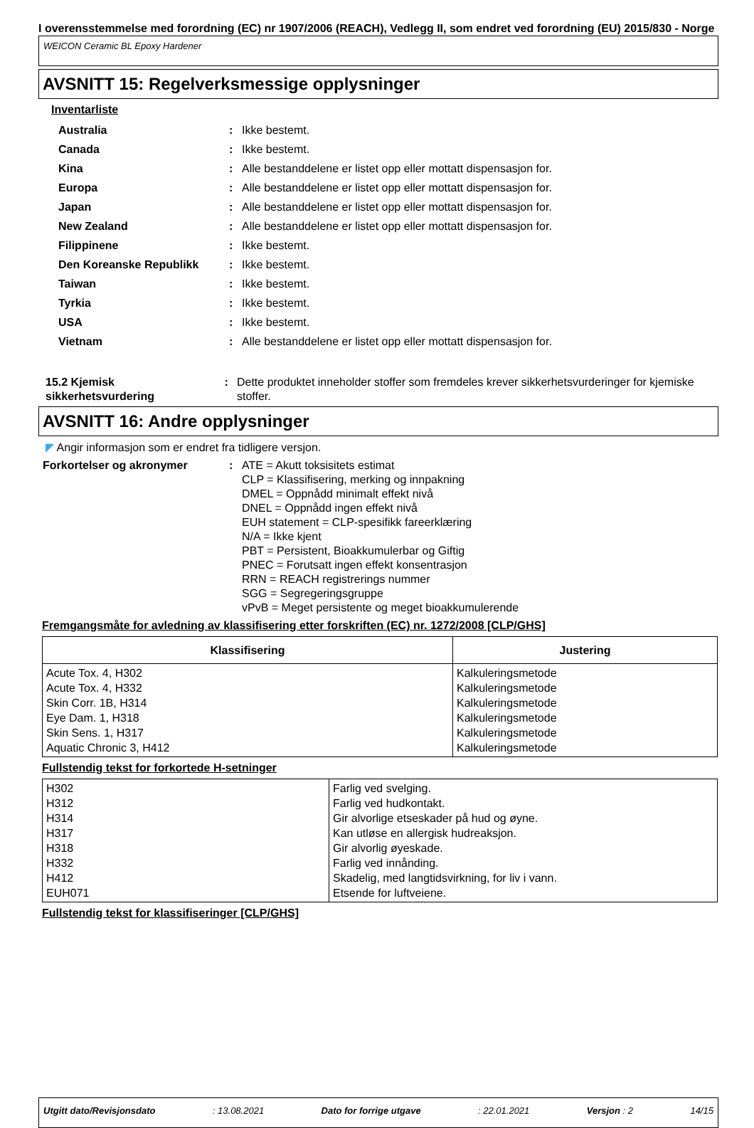I overensstemmelse med forordning (EC) nr 1907/2006 (REACH), Vedlegg II, som endret ved forordning (EU) 2015/830 - Norge
WEICON Ceramic BL Epoxy Hardener
AVSNITT 15: Regelverksmessige opplysninger
Inventarliste
Australia : Ikke bestemt.
Canada : Ikke bestemt.
Kina : Alle bestanddelene er listet opp eller mottatt dispensasjon for.
Europa : Alle bestanddelene er listet opp eller mottatt dispensasjon for.
Japan : Alle bestanddelene er listet opp eller mottatt dispensasjon for.
New Zealand : Alle bestanddelene er listet opp eller mottatt dispensasjon for.
Filippinene : Ikke bestemt.
Den Koreanske Republikk : Ikke bestemt.
Taiwan : Ikke bestemt.
Tyrkia : Ikke bestemt.
USA : Ikke bestemt.
Vietnam : Alle bestanddelene er listet opp eller mottatt dispensasjon for.
15.2 Kjemisk sikkerhetsvurdering
: Dette produktet inneholder stoffer som fremdeles krever sikkerhetsvurderinger for kjemiske stoffer.
AVSNITT 16: Andre opplysninger
◤ Angir informasjon som er endret fra tidligere versjon.
Forkortelser og akronymer : ATE = Akutt toksisitets estimat
CLP = Klassifisering, merking og innpakning
DMEL = Oppnådd minimalt effekt nivå
DNEL = Oppnådd ingen effekt nivå
EUH statement = CLP-spesifikk fareerklæring
N/A = Ikke kjent
PBT = Persistent, Bioakkumulerbar og Giftig
PNEC = Forutsatt ingen effekt konsentrasjon
RRN = REACH registrerings nummer
SGG = Segregeringsgruppe
vPvB = Meget persistente og meget bioakkumulerende
Fremgangsmåte for avledning av klassifisering etter forskriften (EC) nr. 1272/2008 [CLP/GHS]
| Klassifisering | Justering |
| --- | --- |
| Acute Tox. 4, H302 Acute Tox. 4, H332 Skin Corr. 1B, H314 Eye Dam. 1, H318 Skin Sens. 1, H317 Aquatic Chronic 3, H412 | Kalkuleringsmetode Kalkuleringsmetode Kalkuleringsmetode Kalkuleringsmetode Kalkuleringsmetode Kalkuleringsmetode |
Fullstendig tekst for forkortede H-setninger
| H302 H312 H314 H317 H318 H332 H412 EUH071 | Farlig ved svelging. Farlig ved hudkontakt. Gir alvorlige etseskader på hud og øyne. Kan utløse en allergisk hudreaksjon. Gir alvorlig øyeskade. Farlig ved innånding. Skadelig, med langtidsvirkning, for liv i vann. Etsende for luftveiene. |
Fullstendig tekst for klassifiseringer [CLP/GHS]
Utgitt dato/Revisjonsdato : 13.08.2021 Dato for forrige utgave : 22.01.2021 Versjon : 2 14/15